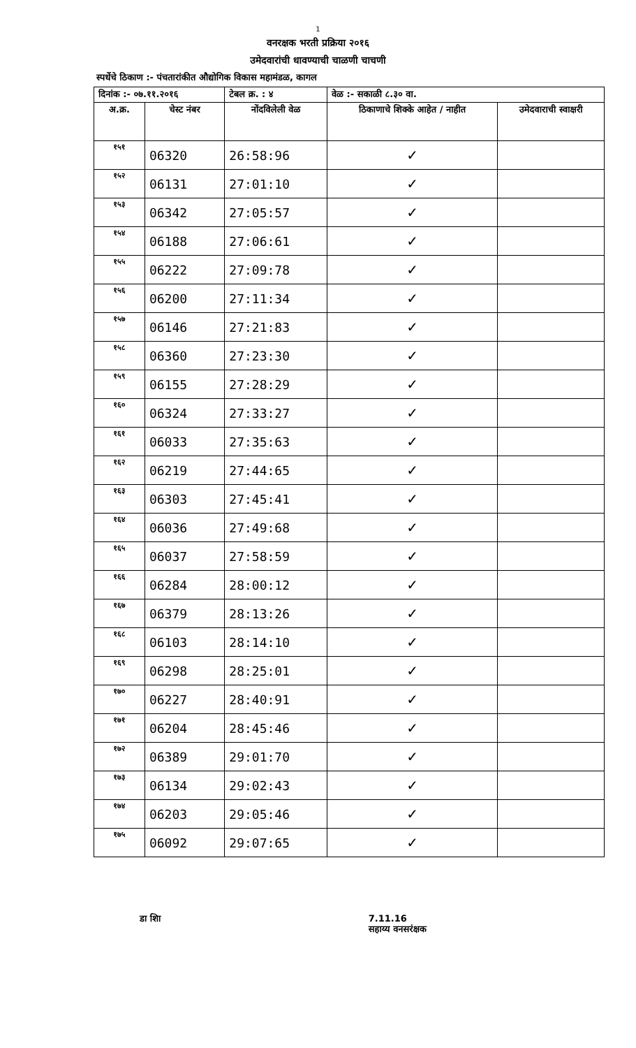1
वनरक्षक भरती प्रक्रिया २०१६
उमेदवारांची धावण्याची चाळणी चाचणी
स्पर्धेचे ठिकाण :- पंचतारांकीत औद्योगिक विकास महामंडळ, कागल
| दिनांक :- ०७.११.२०१६ | | टेबल क्र. : ४ | वेळ :- सकाळी ८.३० वा. | |
| अ.क्र. | चेस्ट नंबर | नोंदविलेली वेळ | ठिकाणाचे शिक्के आहेत / नाहीत | उमेदवाराची स्वाक्षरी |
| १५१ | 06320 | 26:58:96 | ✓ | |
| १५२ | 06131 | 27:01:10 | ✓ | |
| १५३ | 06342 | 27:05:57 | ✓ | |
| १५४ | 06188 | 27:06:61 | ✓ | |
| १५५ | 06222 | 27:09:78 | ✓ | |
| १५६ | 06200 | 27:11:34 | ✓ | |
| १५७ | 06146 | 27:21:83 | ✓ | |
| १५८ | 06360 | 27:23:30 | ✓ | |
| १५९ | 06155 | 27:28:29 | ✓ | |
| १६० | 06324 | 27:33:27 | ✓ | |
| १६१ | 06033 | 27:35:63 | ✓ | |
| १६२ | 06219 | 27:44:65 | ✓ | |
| १६३ | 06303 | 27:45:41 | ✓ | |
| १६४ | 06036 | 27:49:68 | ✓ | |
| १६५ | 06037 | 27:58:59 | ✓ | |
| १६६ | 06284 | 28:00:12 | ✓ | |
| १६७ | 06379 | 28:13:26 | ✓ | |
| १६८ | 06103 | 28:14:10 | ✓ | |
| १६९ | 06298 | 28:25:01 | ✓ | |
| १७० | 06227 | 28:40:91 | ✓ | |
| १७१ | 06204 | 28:45:46 | ✓ | |
| १७२ | 06389 | 29:01:70 | ✓ | |
| १७३ | 06134 | 29:02:43 | ✓ | |
| १७४ | 06203 | 29:05:46 | ✓ | |
| १७५ | 06092 | 29:07:65 | ✓ | |
डा शिा 7.11.16
सहाय्य वनसरंक्षक